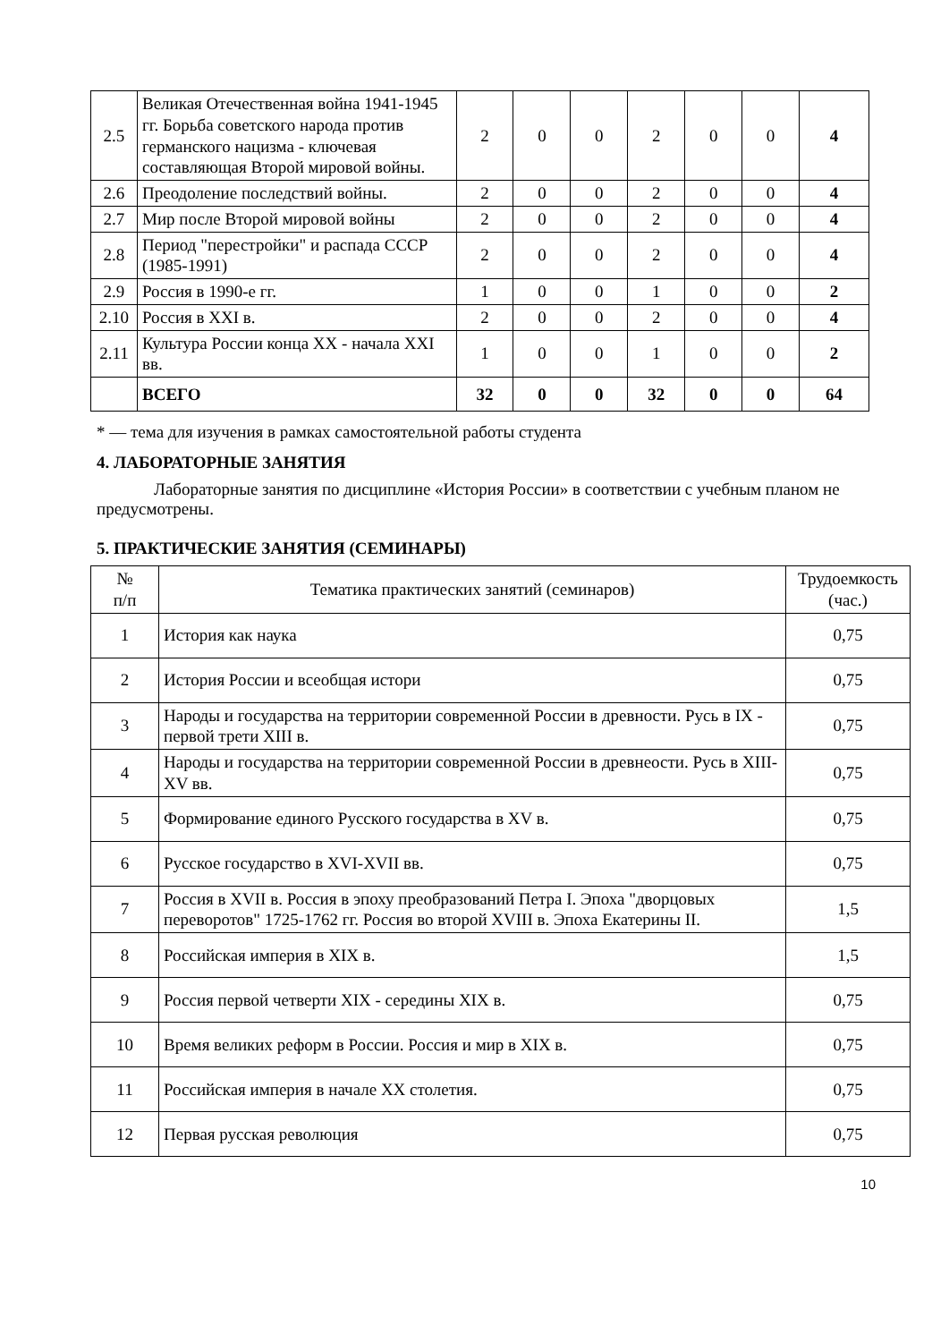| 2.5 | Великая Отечественная война 1941-1945 гг. Борьба советского народа против германского нацизма - ключевая составляющая Второй мировой войны. | 2 | 0 | 0 | 2 | 0 | 0 | 4 |
| 2.6 | Преодоление последствий войны. | 2 | 0 | 0 | 2 | 0 | 0 | 4 |
| 2.7 | Мир после Второй мировой войны | 2 | 0 | 0 | 2 | 0 | 0 | 4 |
| 2.8 | Период "перестройки" и распада СССР (1985-1991) | 2 | 0 | 0 | 2 | 0 | 0 | 4 |
| 2.9 | Россия в 1990-е гг. | 1 | 0 | 0 | 1 | 0 | 0 | 2 |
| 2.10 | Россия в XXI в. | 2 | 0 | 0 | 2 | 0 | 0 | 4 |
| 2.11 | Культура России конца XX - начала XXI вв. | 1 | 0 | 0 | 1 | 0 | 0 | 2 |
| | ВСЕГО | 32 | 0 | 0 | 32 | 0 | 0 | 64 |
* — тема для изучения в рамках самостоятельной работы студента
4. ЛАБОРАТОРНЫЕ ЗАНЯТИЯ
Лабораторные занятия по дисциплине «История России» в соответствии с учебным планом не предусмотрены.
5. ПРАКТИЧЕСКИЕ ЗАНЯТИЯ (СЕМИНАРЫ)
| № п/п | Тематика практических занятий (семинаров) | Трудоемкость (час.) |
| --- | --- | --- |
| 1 | История как наука | 0,75 |
| 2 | История России и всеобщая истори | 0,75 |
| 3 | Народы и государства на территории современной России в древности. Русь в IX - первой трети XIII в. | 0,75 |
| 4 | Народы и государства на территории современной России в древнеости. Русь в XIII-XV вв. | 0,75 |
| 5 | Формирование единого Русского государства в XV в. | 0,75 |
| 6 | Русское государство в XVI-XVII вв. | 0,75 |
| 7 | Россия в XVII в. Россия в эпоху преобразований Петра I. Эпоха "дворцовых переворотов" 1725-1762 гг. Россия во второй XVIII в. Эпоха Екатерины II. | 1,5 |
| 8 | Российская империя в XIX в. | 1,5 |
| 9 | Россия первой четверти XIX - середины XIX в. | 0,75 |
| 10 | Время великих реформ в России. Россия и мир в XIX в. | 0,75 |
| 11 | Российская империя в начале XX столетия. | 0,75 |
| 12 | Первая русская революция | 0,75 |
10